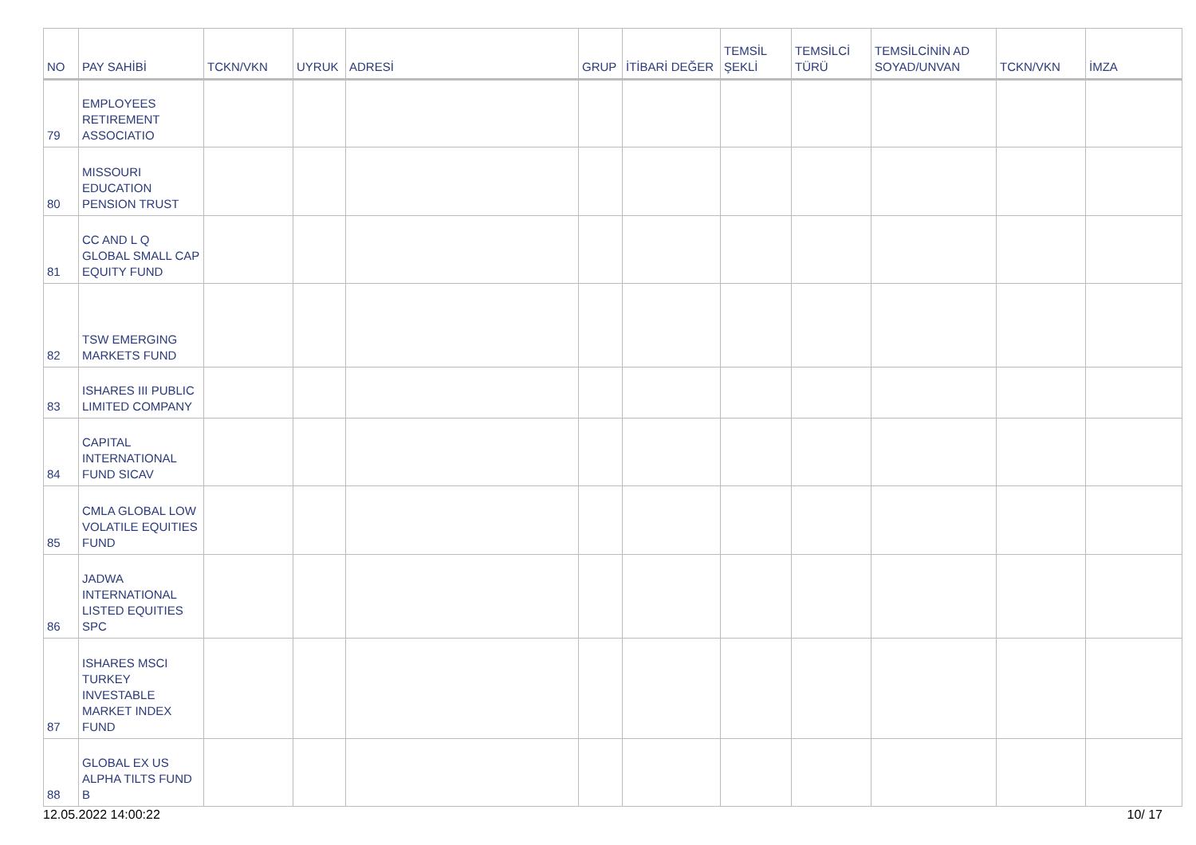| NO | PAY SAHİBİ | TCKN/VKN | UYRUK | ADRESİ | GRUP | İTİBARİ DEĞER | TEMSİL ŞEKLİ | TEMSİLCİ TÜRÜ | TEMSİLCİNİN AD SOYAD/UNVAN | TCKN/VKN | İMZA |
| --- | --- | --- | --- | --- | --- | --- | --- | --- | --- | --- | --- |
| 79 | EMPLOYEES RETIREMENT ASSOCIATIO | | | | | | | | | | |
| 80 | MISSOURI EDUCATION PENSION TRUST | | | | | | | | | | |
| 81 | CC AND L Q GLOBAL SMALL CAP EQUITY FUND | | | | | | | | | | |
| 82 | TSW EMERGING MARKETS FUND | | | | | | | | | | |
| 83 | ISHARES III PUBLIC LIMITED COMPANY | | | | | | | | | | |
| 84 | CAPITAL INTERNATIONAL FUND SICAV | | | | | | | | | | |
| 85 | CMLA GLOBAL LOW VOLATILE EQUITIES FUND | | | | | | | | | | |
| 86 | JADWA INTERNATIONAL LISTED EQUITIES SPC | | | | | | | | | | |
| 87 | ISHARES MSCI TURKEY INVESTABLE MARKET INDEX FUND | | | | | | | | | | |
| 88 | GLOBAL EX US ALPHA TILTS FUND B | | | | | | | | | | |
12.05.2022 14:00:22 10/ 17